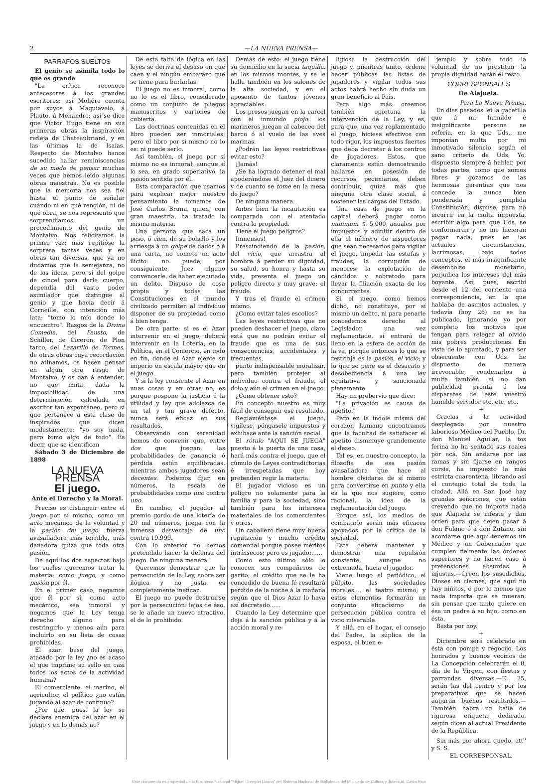2 —LA NUEVA PRENSA—
PARRAFOS SUELTOS
El genio se asimila todo lo que es grande
"La crítica reconoce antecesores á los grandes escritores: así Moliére cuenta por suyos á Maquiavelo, á Plauto, á Menandro; así se dice que Víctor Hugo tiene en sus primeras obras la inspiración refleja de Chateaubriand, y en las últimas la de Isaías. Respecto de Montalvo hanos sucedido hallar reminiscencias de su modo de pensar muchas veces que hemos leído algunas obras maestras. No es posible que la memoria nos sea fiel hasta el punto de señalar cuándo ni en qué renglón, ni de qué obra, se nos representó que sorprendíamos un procedimiento del genio de Montalvo. Nos felicitamos la primer vez; mas repitióse la sorpresa tantas veces y en obras tan diversas, que ya no dudamos que la semejanza, no de las ideas, pero sí del golpe de cincel para darle cuerpo, dependía del vasto poder asimilador que distingue al genio y que hacía decir á Corneille, con intención más lata: "tomo lo mío donde lo encuentro". Rasgos de la Divina Comedia, del Fausto, de Schiller, de Cicerón, de Plon tarco, del Lazarillo de Tormes, de otras obras cuya recordación no atinamos, os hacen pensar en algún otro rasgo de Montalvo, y os dan á entender, no que imita, dada la imposibilidad de una determinación calculada en escritor tan expontáneo, pero sí que pertenece á esta clase de inspirados que dicen modestamente: "yo soy nada, pero tomo algo de todo". Es decir, que se identifican
Sábado 3 de Diciembre de 1898
LA NUEVA PRENSA
El juego.
Ante el Derecho y la Moral.
Preciso es distinguir entre el juego por sí mismo, como un acto mecánico de la voluntad y la pasión del juego, fuerza avasalladora más terrible, más dañadora quizá que toda otra pasión.
De aquí los dos aspectos bajo los cuales queremos tratar la materia: como juego; y como pasión por él.
En el primer caso, negamos que él por sí, como acto mecánico, sea inmoral y negamos que la Ley tenga derecho alguno para restringirlo y menos aún para incluirlo en su lista de cosas prohibidas.
El azar, base del juego, atacado por la ley ¿no es acaso el que imprime su sello en casi todos los actos de la actividad humana?
El comerciante, el marino, el agricultor, el político ¿no están jugando al azar de continuo?
¿Por qué, pues, la ley se declara enemiga del azar en el juego y en lo demás no?
De esta falta de lógica en las leyes se deriva el desuso en que caen y el ningún embarazo que se tiene para burlarlas.
El juego no es inmoral, como no lo es el libro, considerado como un conjunto de pliegos manuscritos y cartones de cubierta.
Las doctrinas contenidas en el libro pueden ser inmortales; pero el libro por si mismo no lo es: ni puede serlo.
Así también, el juego por sí mismo no es inmoral, aunque sí lo sea, en grado superlativo, la pasión sentida por él.
Esta comparación que usamos para explicar mejor nuestro pensamiento la tomamos de José Carlos Bruna, quien, con gran maestría, ha tratado la misma materia.
Una persona que saca un peso, ó cien, de su bolsillo y los arriesga á un golpe de dados ó á una carta, no comete un acto ilícito: no puede, por consiguiente, Juez alguno convencerle, de haber ejecutado un delito. Dispuso de cosa propia y todas las Constituciones en el mundo civilizado permiten al individuo disponer de su propiedad como á bien tenga.
De otra parte: si es el Azar intervenir en el juego, deberá intervenir en la Lotería, en la Política, en el Comercio, en todo en fin, donde el Azar ejerce su imperio en escala mayor que en el juego.
Y si la ley consiente el Azar en unas cosas y en otras no, es porque pospone la justicia á la utilidad y ley que adolezca de un tal y tan grave defecto, nunca será eficaz en sus resultados.
Observando con serenidad hemos de convenir que, entre dos que juegan, las probabilidades de ganancia ó pérdida están equilibradas, mientras ambos jugadores sean decentes. Podemos fijar, en números, la escala de probabilidades como uno contra uno.
En cambio, el jugador al premio gordo de una lotería de 20 mil números, juega con la inmensa desventaja de uno contra 19.999.
Con lo anterior no hemos pretendido hacer la defensa del juego. De ninguna manera.
Queremos demostrar que la persecución de la Ley, sobre ser ilógica y no justa, es completamente ineficaz.
El juego no puede destruirse por la persecución: lejos de éso, se le añade un nuevo atractivo, el de lo prohibido.
Demás de esto: el juego tiene su domicilio en la sucia taquilla, en los mismos montes, y se le halla también en los salones de la alta sociedad, y en el aposento de tantos jóvenes apreciables.
Los presos juegan en la carcel con el inmundo piojo: los marineros juegan al cabeceo del barco ó al vuelo de las aves marinas.
¿Podrán las leyes restrictivas evitar esto?
¡Jamás!
¿Se ha logrado detener el mal apoderándose el Juez del dinero y de cuanto se tome en la mesa de juego?
De ninguna manera.
Antes bien la incautación es comparada con el atentado contra la propiedad.
Tiene el juego peligros?
Inmensos!
Prescindiendo de la pasión, del vicio, que arrastra al hombre á perder su dignidad, su salud, su honra y hasta su vida, presenta el juego un peligro directo y muy grave: el fraude.
Y tras el fraude el crimen mismo.
¿Como evitar tales escollos?
Las leyes restrictivas que no pueden deshacer el juego, claro está que no podrán evitar el fraude que es una de sus consecuencias, accidentales y frecuentes.
punto indispensable moralizar, pero también protejer al individuo contra el fraude, el dolo y aún el crimen en el juego.
¿Como obtener esto?
En concepto nuestro es muy fácil de conseguir ese resultado.
Reglaméntese el juego, vigílese, póngasele impuestos y exhíbase ante la sanción social.
El rótulo "AQUI SE JUEGA" puesto á la puerta de una casa, hará más contra el juego, que el cúmulo de Leyes contradictorias é irrespetadas que hoy pretenden regir la materia.
El jugador vicioso es un peligro no solamente para la familia y para la sociedad, sino también para los intereses materiales de los comerciantes y otros.
Un caballero tiene muy buena reputación y mucho crédito comercial porque posee méritos intrínsecos; pero es jugador......
Como esto último sólo lo conocen sus compañeros de garito, el crédito que se le ha concedido de buena fé resultará perdido de la noche á la mañana según que el Dios Azar lo haya así decretado......
Cuando la Ley determine que deja á la sanción pública y á la acción moral y re-
ligiosa la destrucción del juego y, mientras tanto, ordene hacer públicas las listas de jugadores y vigilar todos sus actos habrá hecho sin duda un gran beneficio al País.
Para algo más creemos también oportuna la intervención de la Ley, y es, para que, una vez reglamentado el juego, hiciese efectivos con todo rigor, los impuestos fuertes que deba decretar á los centros de jugadores. Estos, que claramente están demostrando hallarse en posesión de recursos pecuniarios, deben contribuir, quizá más que ninguna otra clase social, á sostener las cargas del Estado.
Una casa de juego en la capital deberá pagar como minimum $ 5,000 anuales por impuestos y admitir dentro de ella el número de inspectores que sean necesarios para vigilar el juego, impedir las estafas y fraudes, la corrupción de menores, la explotación de cándidos y sobretodo para llevar la filiación exacta de los concurrentes.
Si el juego, como hemos dicho, no constituye, por sí mismo un delito, ni para penarle concedemos derecho al Legislador, una vez reglamentado, sí entrará de lleno en la esfera de acción de la va, porque entonces lo que se restrinja es la pasión, el vicio; y lo que se pene es el desacato y desobediencia á una ley equitativa y sancionada plenamente.
Hay un probervio que dice:
"La privación es causa de apetito."
Pero en la índole misma del corazón humano encontramos que la facultad de satisfacer el apetito disminuye grandemente el deseo.
Tal es, en nuestro concepto, la filosofía de esa pasión avasalladora que hace al hombre olvidarse de sí mismo para convertirse en punto y ella es la que nos sugiere, como racional, la idea de la reglamentación del juego.
Porque así, los medios de combatirlo serán más eficaces apoyados por la crítica de la sociedad.
Esta deberá mantener y demostrar una repulsión constante, aunque no extremada, hacia el jugador.
Viene luego el periódico, el púlpito, las sociedades morales.... el teatro mismo; y estos elementos formarán un conjunto eficacísimo de persecución pública contra el vicio miserable.
Y allá, en el hogar, el consejo del Padre, la súplica de la esposa, el buen e-
jemplo y sobre todo la voluntad de no prostituír la propia dignidad harán el resto.
CORRESPONSALES
De Alajuela.
Para La Nueva Prensa.
En días pasados leí la gacetilla que á mi humilde é insignificante persona se refería, en la que Uds., me imponían multa por mi inmotivado silencio, según el sano criterio de Uds. Yo, dispuesto siempre á hablar, por todas partes, como que somos libres y gozamos de las hermosas garantías que nos concede la nunca bien ponderada y cumplida Constitución, dispuse, para no incurrir en la multa impuesta, escribir algo para que Uds. se conformaran y no me hicieran pagar nada, pues en las actuales circunstancias, lacrimosas, bajo todos conceptos, el más insignificante desembolso monetario, perjudica los intereses del más boyante. Así, pues, escribí desde el 12 del corriente una correspondencia, en la que hablaba de asuntos actuales, y todavía (hoy 26) no se ha publicado, ignorando yo por completo los motivos que tengan para relegar al olvido mis pobres producciones. En vista de lo apuntado, y para ser obsecuente con Uds. he dispuesto de manera irrevocable, condenarlos á multa también, si no dan publicidad pronta á los disparates de este vuestro humilde servidor etc. etc. etc.
+
Gracias á la actividad desplegada por nuestro laborioso Médico del Pueblo, Dr. don Manuel Aguilar, la tos ferina no ha sentado sus reales por acá. Sin andarse por las ramas y sin fijarse en rangos cursis, ha impuesto la más estricta cuarentena, librando así el contagio total de toda la ciudad. Allá en San José hay grandes señorones, que están creyendo que no importa nada que Alajuela se infeste y dan orden para que dejen pasar á don Fulano ó á don Zutano, sin acordarse que aquí tenemos un Médico y un Gobernador que cumplen fielmente las órdenes superiores y no hacen caso á pretensiones absurdas é injustas.—Creen los susodichos, Dioses en ciernes, que aquí no hay niñitos, ó por lo menos que nada importa que se mueran, sin pensar que tanto quiere en ésa un padre á su hijo, como en ésta.
Basta por hoy.
+
Diciembre será celebrado en ésta con pompa y regocijo. Los honrados y buenos vecinos de La Concepción celebrarán el 8, día de la Virgen, con fiestas y parrandas diversas.—El 25, serán las del centro y por los preparativos que se hacen auguran buenos resultados.—También habrá un baile de rigurosa etiqueta, dedicado, según dicen al actual Presidente de la República.
Sin más por ahora quedo, att<sup>o</sup> y S. S.
EL CORRESPONSAL.
Este documento es propiedad de la Biblioteca Nacional "Miguel Obregón Lizano" del Sistema Nacional de Bibliotecas del Ministerio de Cultura y Juventud, Costa Rica